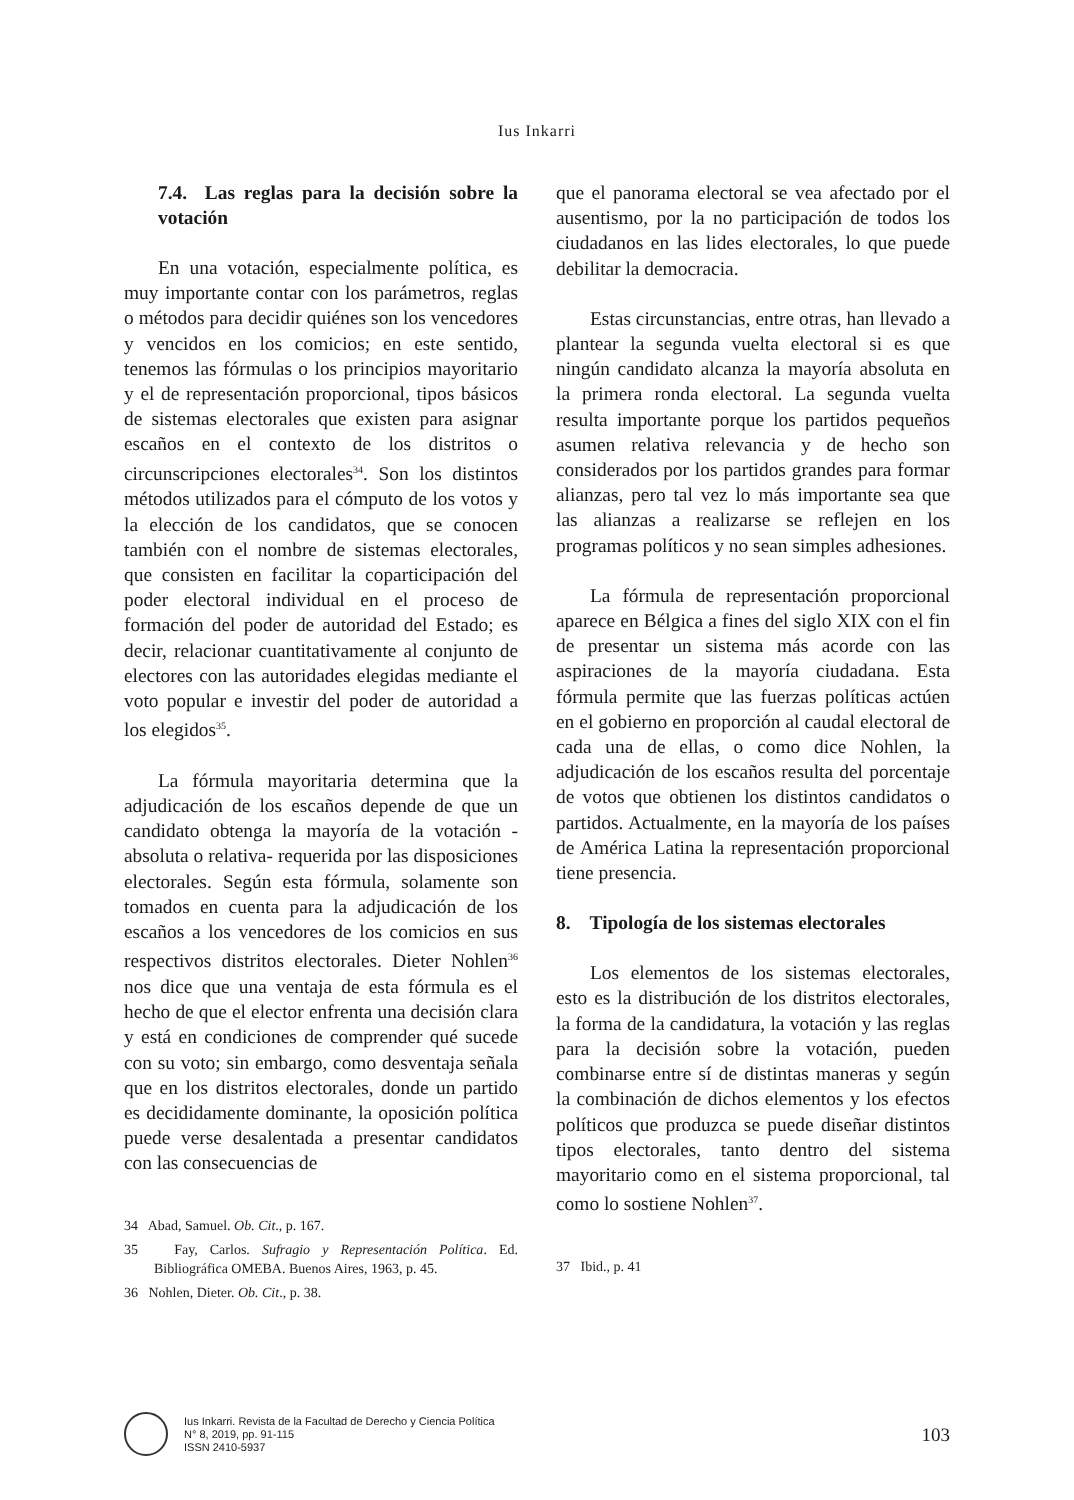Ius Inkarri
7.4. Las reglas para la decisión sobre la votación
En una votación, especialmente política, es muy importante contar con los parámetros, reglas o métodos para decidir quiénes son los vencedores y vencidos en los comicios; en este sentido, tenemos las fórmulas o los principios mayoritario y el de representación proporcional, tipos básicos de sistemas electorales que existen para asignar escaños en el contexto de los distritos o circunscripciones electorales<sup>34</sup>. Son los distintos métodos utilizados para el cómputo de los votos y la elección de los candidatos, que se conocen también con el nombre de sistemas electorales, que consisten en facilitar la coparticipación del poder electoral individual en el proceso de formación del poder de autoridad del Estado; es decir, relacionar cuantitativamente al conjunto de electores con las autoridades elegidas mediante el voto popular e investir del poder de autoridad a los elegidos<sup>35</sup>.
La fórmula mayoritaria determina que la adjudicación de los escaños depende de que un candidato obtenga la mayoría de la votación -absoluta o relativa- requerida por las disposiciones electorales. Según esta fórmula, solamente son tomados en cuenta para la adjudicación de los escaños a los vencedores de los comicios en sus respectivos distritos electorales. Dieter Nohlen<sup>36</sup> nos dice que una ventaja de esta fórmula es el hecho de que el elector enfrenta una decisión clara y está en condiciones de comprender qué sucede con su voto; sin embargo, como desventaja señala que en los distritos electorales, donde un partido es decididamente dominante, la oposición política puede verse desalentada a presentar candidatos con las consecuencias de
34 Abad, Samuel. Ob. Cit., p. 167.
35 Fay, Carlos. Sufragio y Representación Política. Ed. Bibliográfica OMEBA. Buenos Aires, 1963, p. 45.
36 Nohlen, Dieter. Ob. Cit., p. 38.
que el panorama electoral se vea afectado por el ausentismo, por la no participación de todos los ciudadanos en las lides electorales, lo que puede debilitar la democracia.
Estas circunstancias, entre otras, han llevado a plantear la segunda vuelta electoral si es que ningún candidato alcanza la mayoría absoluta en la primera ronda electoral. La segunda vuelta resulta importante porque los partidos pequeños asumen relativa relevancia y de hecho son considerados por los partidos grandes para formar alianzas, pero tal vez lo más importante sea que las alianzas a realizarse se reflejen en los programas políticos y no sean simples adhesiones.
La fórmula de representación proporcional aparece en Bélgica a fines del siglo XIX con el fin de presentar un sistema más acorde con las aspiraciones de la mayoría ciudadana. Esta fórmula permite que las fuerzas políticas actúen en el gobierno en proporción al caudal electoral de cada una de ellas, o como dice Nohlen, la adjudicación de los escaños resulta del porcentaje de votos que obtienen los distintos candidatos o partidos. Actualmente, en la mayoría de los países de América Latina la representación proporcional tiene presencia.
8. Tipología de los sistemas electorales
Los elementos de los sistemas electorales, esto es la distribución de los distritos electorales, la forma de la candidatura, la votación y las reglas para la decisión sobre la votación, pueden combinarse entre sí de distintas maneras y según la combinación de dichos elementos y los efectos políticos que produzca se puede diseñar distintos tipos electorales, tanto dentro del sistema mayoritario como en el sistema proporcional, tal como lo sostiene Nohlen<sup>37</sup>.
37 Ibid., p. 41
Ius Inkarri. Revista de la Facultad de Derecho y Ciencia Política
N° 8, 2019, pp. 91-115
ISSN 2410-5937
103